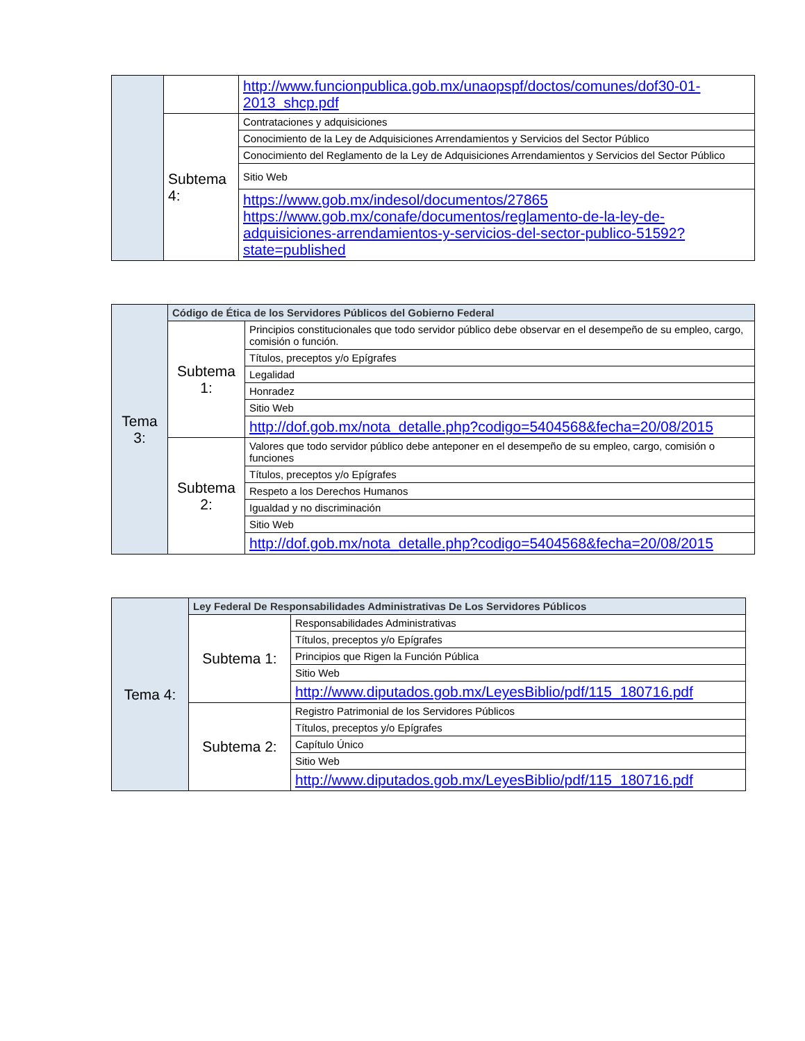| | | http://www.funcionpublica.gob.mx/unaopspf/doctos/comunes/dof30-01-2013_shcp.pdf |
| | Subtema 4: | Contrataciones y adquisiciones |
| | | Conocimiento de la Ley de Adquisiciones Arrendamientos y Servicios del Sector Público |
| | | Conocimiento del Reglamento de la Ley de Adquisiciones Arrendamientos y Servicios del Sector Público |
| | | Sitio Web |
| | | https://www.gob.mx/indesol/documentos/27865 https://www.gob.mx/conafe/documentos/reglamento-de-la-ley-de-adquisiciones-arrendamientos-y-servicios-del-sector-publico-51592?state=published |
| Tema 3: | Código de Ética de los Servidores Públicos del Gobierno Federal | |
| | Subtema 1: | Principios constitucionales que todo servidor público debe observar en el desempeño de su empleo, cargo, comisión o función. |
| | | Títulos, preceptos y/o Epígrafes |
| | | Legalidad |
| | | Honradez |
| | | Sitio Web |
| | | http://dof.gob.mx/nota_detalle.php?codigo=5404568&fecha=20/08/2015 |
| | Subtema 2: | Valores que todo servidor público debe anteponer en el desempeño de su empleo, cargo, comisión o funciones |
| | | Títulos, preceptos y/o Epígrafes |
| | | Respeto a los Derechos Humanos |
| | | Igualdad y no discriminación |
| | | Sitio Web |
| | | http://dof.gob.mx/nota_detalle.php?codigo=5404568&fecha=20/08/2015 |
| Tema 4: | Ley Federal De Responsabilidades Administrativas De Los Servidores Públicos | |
| | Subtema 1: | Responsabilidades Administrativas |
| | | Títulos, preceptos y/o Epígrafes |
| | | Principios que Rigen la Función Pública |
| | | Sitio Web |
| | | http://www.diputados.gob.mx/LeyesBiblio/pdf/115_180716.pdf |
| | Subtema 2: | Registro Patrimonial de los Servidores Públicos |
| | | Títulos, preceptos y/o Epígrafes |
| | | Capítulo Único |
| | | Sitio Web |
| | | http://www.diputados.gob.mx/LeyesBiblio/pdf/115_180716.pdf |